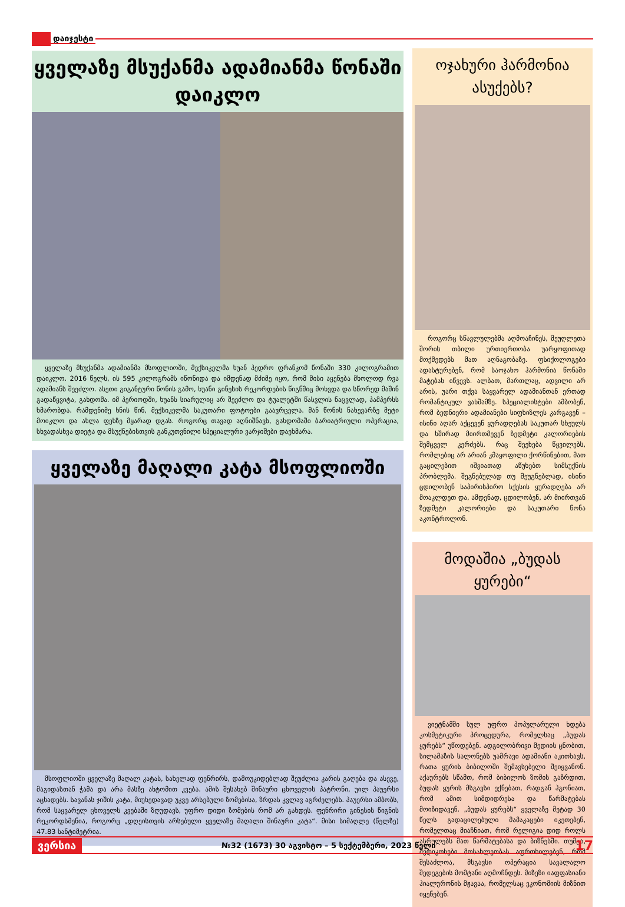დაიჯესტი
ყველაზე მსუქანმა ადამიანმა წონაში დაიკლო
ყველაზე მსუქანმა ადამიანმა მსოფლიოში, მექსიკელმა ხუან პედრო ფრანკომ წონაში 330 კილოგრამით დაიკლო. 2016 წელს, ის 595 კილოგრამს იწონიდა და იმდენად მძიმე იყო, რომ მისი აყენება მხოლოდ რვა ადამიანს შეეძლო. ასეთი გიგანტური წონის გამო, ხუანი გინესის რეკორდების წიგნშიც მოხვდა და სწორედ მაშინ გადაწყვიტა, გახდომა. იმ პერიოდში, ხუანს სიარულიც არ შეეძლო და ტუალეტში წასვლის ნაცვლად, პამპერსს ხმარობდა. რამდენიმე ხნის წინ, მექსიკელმა საკუთარი ფოტოები გაავრცელა. მან წონის ნახევარზე მეტი მოიკლო და ახლა ფეხზე მყარად დგას. როგორც თავად აღნიშნავს, გახდომაში ბარიატრიული ოპერაცია, სხვადასხვა დიეტა და მსუქნებისთვის განკუთვნილი სპეციალური ვარჯიშები დაეხმარა.
ყველაზე მაღალი კატა მსოფლიოში
მსოფლიოში ყველაზე მაღალ კატას, სახელად ფენრირს, დამოუკიდებლად შეუძლია კარის გაღება და ასევე, მაგიდასთან ჭამა და არა მასზე ახტომით კვება. ამის შესახებ შინაური ცხოველის პატრონი, უილ პაუერსი აცხადებს. სავანას ჯიშის კატა, მიუხედავად უკვე არსებული ზომებისა, ზრდას კვლავ აგრძელებს. პაუერსი ამბობს, რომ საყვარელ ცხოველს კვებაში ზღუდავს, უფრო დიდი ზომების რომ არ გახდეს. ფენრირი გინესის წიგნის რეკორდსმენია, როგორც „დღეისთვის არსებული ყველაზე მაღალი შინაური კატა“. მისი სიმაღლე (წელზე) 47.83 სანტიმეტრია.
ოჯახური ჰარმონია ასუქებს?
როგორც სწავლულებმა აღმოაჩინეს, მეუღლეთა შორის თბილი ურთიერთობა უარყოფითად მოქმედებს მათ აღნაგობაზე. ფსიქოლოგები ადასტურებენ, რომ საოჯახო ჰარმონია წონაში მატებას იწვევს. ალბათ, მართლაც, ადვილი არ არის, უარი თქვა საყვარელ ადამიანთან ერთად რომანტიკულ ვახშამზე. სპეციალისტები ამბობენ, რომ ბედნიერი ადამიანები სიფხიზლეს კარგავენ – ისინი აღარ აქცევენ ყურადღებას საკუთარ სხეულს და ხშირად მიირთმევენ ზედმეტი კალორიების შემცველ კერძებს. რაც შეეხება წყვილებს, რომლებიც არ არიან კმაყოფილი ქორწინებით, მათ გაცილებით იშვიათად აწუხებთ სიმსუქნის პრობლემა. შეგნებულად თუ შეუგნებლად, ისინი ცდილობენ საპირისპირო სქესის ყურადღება არ მოაკლდეთ და, ამდენად, ცდილობენ, არ მიირთვან ზედმეტი კალორიები და საკუთარი წონა აკონტროლონ.
მოდაშია „ბუდას ყურები“
ვიეტნამში სულ უფრო პოპულარული ხდება კოსმეტიკური პროცედურა, რომელსაც „ბუდას ყურებს“ უწოდებენ. ადგილობრივი მედიის ცნობით, სილამაზის სალონებს უამრავი ადამიანი აკითხავს, რათა ყურის ბიბილოში შემავსებელი შეიყვანონ. აქაურებს სწამთ, რომ ბიბილოს ზომის გაზრდით, ბუდას ყურის მსგავსი ექნებათ, რადგან ჰგონიათ, რომ ამით სიმდიდრესა და წარმატებას მოიზიდავენ. „ბუდას ყურებს“ ყველაზე მეტად 30 წელს გადაცილებული მამაკაცები იკეთებენ, რომელთაც მიაჩნიათ, რომ რელიგია დიდ როლს ასრულებს მათ წარმატებასა და ბიზნესში. თუმცა, მედიკოსები მოსახლეობას აფრთხილებენ, რომ შესაძლოა, მსგავსი ოპერაცია სავალალო შედეგების მომტანი აღმოჩნდეს. მიზეზი იაფფასიანი ჰიალურონის მჟავაა, რომელსაც ეკონომიის მიზნით იყენებენ.
ვერსია №32 (1673) 30 აგვისტო – 5 სექტემბერი, 2023 წელი 17